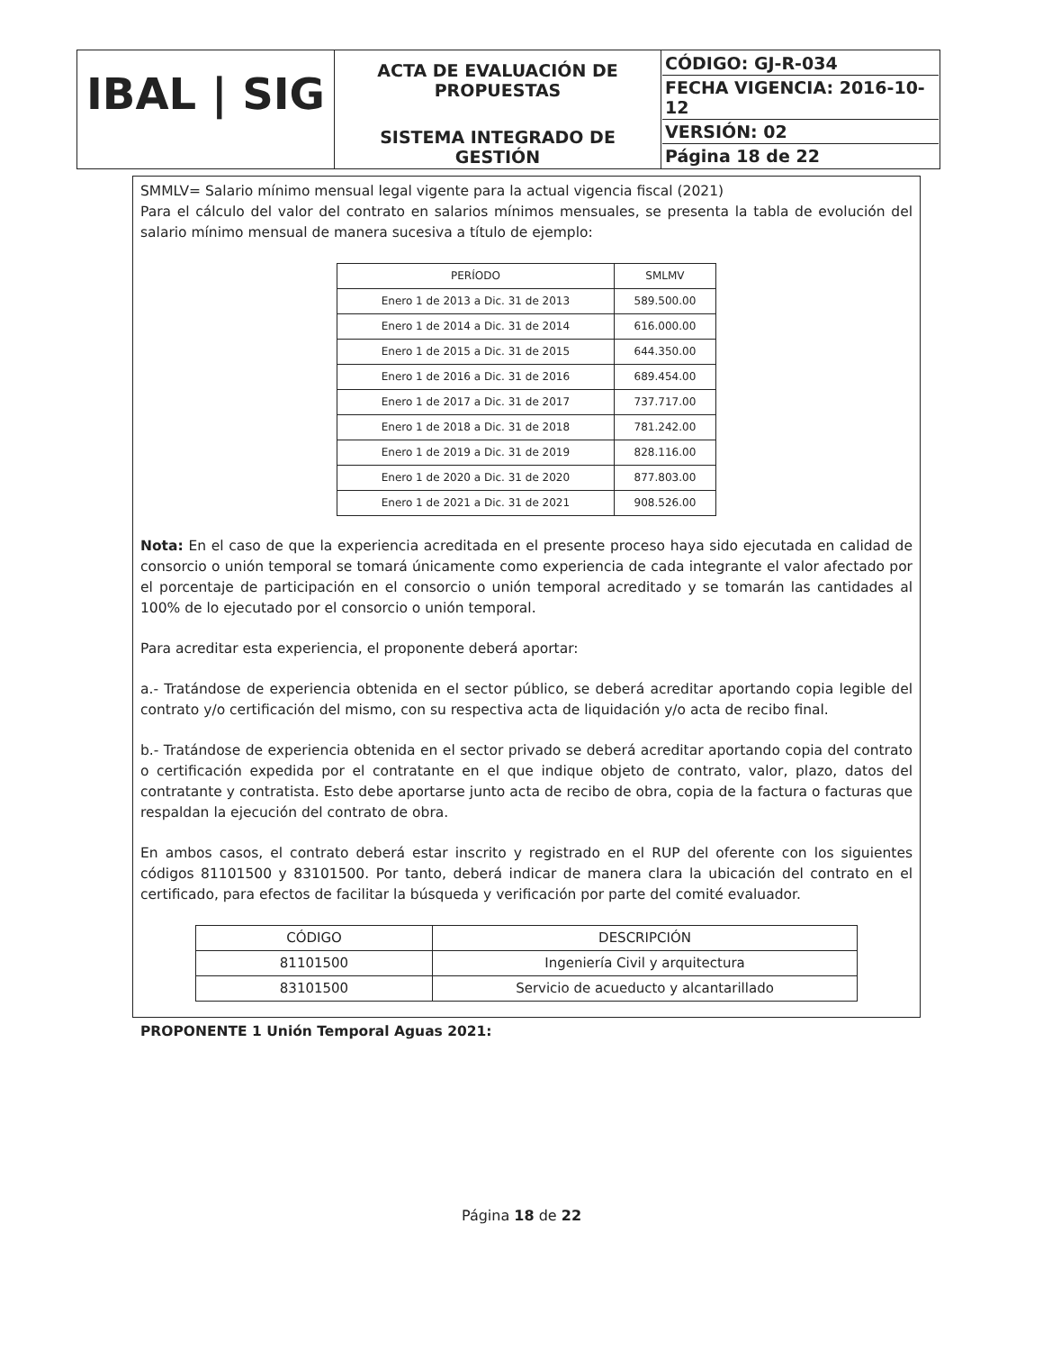| IBAL / SIG | ACTA DE EVALUACIÓN DE PROPUESTAS SISTEMA INTEGRADO DE GESTIÓN | CÓDIGO: GJ-R-034 FECHA VIGENCIA: 2016-10-12 VERSIÓN: 02 Página 18 de 22 |
SMMLV= Salario mínimo mensual legal vigente para la actual vigencia fiscal (2021)
Para el cálculo del valor del contrato en salarios mínimos mensuales, se presenta la tabla de evolución del salario mínimo mensual de manera sucesiva a título de ejemplo:
| PERÍODO | SMLMV |
| --- | --- |
| Enero 1 de 2013 a Dic. 31 de 2013 | 589.500.00 |
| Enero 1 de 2014 a Dic. 31 de 2014 | 616.000.00 |
| Enero 1 de 2015 a Dic. 31 de 2015 | 644.350.00 |
| Enero 1 de 2016 a Dic. 31 de 2016 | 689.454.00 |
| Enero 1 de 2017 a Dic. 31 de 2017 | 737.717.00 |
| Enero 1 de 2018 a Dic. 31 de 2018 | 781.242.00 |
| Enero 1 de 2019 a Dic. 31 de 2019 | 828.116.00 |
| Enero 1 de 2020 a Dic. 31 de 2020 | 877.803.00 |
| Enero 1 de 2021 a Dic. 31 de 2021 | 908.526.00 |
Nota: En el caso de que la experiencia acreditada en el presente proceso haya sido ejecutada en calidad de consorcio o unión temporal se tomará únicamente como experiencia de cada integrante el valor afectado por el porcentaje de participación en el consorcio o unión temporal acreditado y se tomarán las cantidades al 100% de lo ejecutado por el consorcio o unión temporal.
Para acreditar esta experiencia, el proponente deberá aportar:
a.- Tratándose de experiencia obtenida en el sector público, se deberá acreditar aportando copia legible del contrato y/o certificación del mismo, con su respectiva acta de liquidación y/o acta de recibo final.
b.- Tratándose de experiencia obtenida en el sector privado se deberá acreditar aportando copia del contrato o certificación expedida por el contratante en el que indique objeto de contrato, valor, plazo, datos del contratante y contratista. Esto debe aportarse junto acta de recibo de obra, copia de la factura o facturas que respaldan la ejecución del contrato de obra.
En ambos casos, el contrato deberá estar inscrito y registrado en el RUP del oferente con los siguientes códigos 81101500 y 83101500. Por tanto, deberá indicar de manera clara la ubicación del contrato en el certificado, para efectos de facilitar la búsqueda y verificación por parte del comité evaluador.
| CÓDIGO | DESCRIPCIÓN |
| --- | --- |
| 81101500 | Ingeniería Civil y arquitectura |
| 83101500 | Servicio de acueducto y alcantarillado |
PROPONENTE 1 Unión Temporal Aguas 2021:
Página 18 de 22